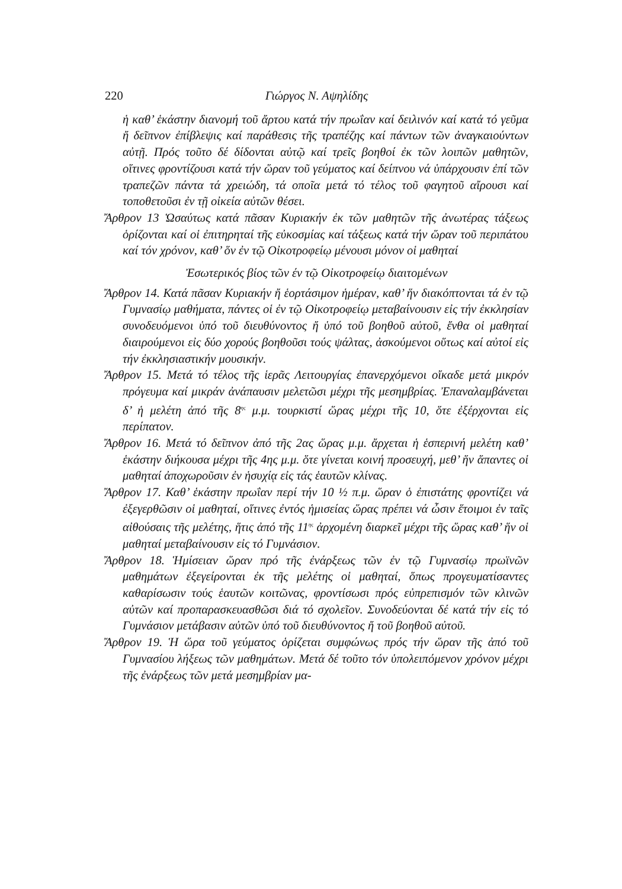220 Γιώργος Ν. Αψηλίδης
ἡ καθ’ ἑκάστην διανομή τοῦ ἄρτου κατά τήν πρωΐαν καί δειλινόν καί κατά τό γεῦμα ἤ δεῖπνον ἐπίβλεψις καί παράθεσις τῆς τραπέζης καί πάντων τῶν ἀναγκαιούντων αὐτῇ. Πρός τοῦτο δέ δίδονται αὐτῷ καί τρεῖς βοηθοί ἐκ τῶν λοιπῶν μαθητῶν, οἵτινες φροντίζουσι κατά τήν ὥραν τοῦ γεύματος καί δείπνου νά ὑπάρχουσιν ἐπί τῶν τραπεζῶν πάντα τά χρειώδη, τά οποῖα μετά τό τέλος τοῦ φαγητοῦ αἴρουσι καί τοποθετοῦσι ἐν τῇ οἰκεία αὐτῶν θέσει.
Ἄρθρον 13 Ὡσαύτως κατά πᾶσαν Κυριακήν ἐκ τῶν μαθητῶν τῆς ἀνωτέρας τάξεως ὁρίζονται καί οἱ ἐπιτηρηταί τῆς εὐκοσμίας καί τάξεως κατά τήν ὥραν τοῦ περιπάτου καί τόν χρόνον, καθ’ ὅν ἐν τῷ Οἰκοτροφείῳ μένουσι μόνον οἱ μαθηταί
Ἐσωτερικός βίος τῶν έν τῷ Οἰκοτροφείῳ διαιτομένων
Ἄρθρον 14. Κατά πᾶσαν Κυριακήν ἤ ἑορτάσιμον ἡμέραν, καθ’ ἥν διακόπτονται τά ἐν τῷ Γυμνασίῳ μαθήματα, πάντες οἱ ἐν τῷ Οἰκοτροφείῳ μεταβαίνουσιν εἰς τήν ἐκκλησίαν συνοδευόμενοι ὑπό τοῦ διευθύνοντος ἤ ὑπό τοῦ βοηθοῦ αὐτοῦ, ἔνθα οἱ μαθηταί διαιρούμενοι εἰς δύο χορούς βοηθοῦσι τούς ψάλτας, ἀσκούμενοι οὕτως καί αὐτοί εἰς τήν ἐκκλησιαστικήν μουσικήν.
Ἄρθρον 15. Μετά τό τέλος τῆς ἱερᾶς Λειτουργίας ἐπανερχόμενοι οἴκαδε μετά μικρόν πρόγευμα καί μικράν ἀνάπαυσιν μελετῶσι μέχρι τῆς μεσημβρίας. Ἐπαναλαμβάνεται δ’ ἡ μελέτη ἀπό τῆς 8<sup>ης</sup> μ.μ. τουρκιστί ὥρας μέχρι τῆς 10, ὅτε ἐξέρχονται εἰς περίπατον.
Ἄρθρον 16. Μετά τό δεῖπνον ἀπό τῆς 2ας ὥρας μ.μ. ἄρχεται ἡ ἑσπερινή μελέτη καθ’ ἑκάστην διήκουσα μέχρι τῆς 4ης μ.μ. ὅτε γίνεται κοινή προσευχή, μεθ’ ἥν ἅπαντες οἱ μαθηταί ἀποχωροῦσιν ἐν ἡσυχίᾳ εἰς τάς ἑαυτῶν κλίνας.
Ἄρθρον 17. Καθ’ ἑκάστην πρωΐαν περί τήν 10 ½ π.μ. ὥραν ὁ ἐπιστάτης φροντίζει νά ἐξεγερθῶσιν οἱ μαθηταί, οἵτινες ἐντός ἡμισείας ὥρας πρέπει νά ὦσιν ἕτοιμοι ἐν ταῖς αἰθούσαις τῆς μελέτης, ἥτις ἀπό τῆς 11<sup>ης</sup> ἀρχομένη διαρκεῖ μέχρι τῆς ὥρας καθ’ ἥν οἱ μαθηταί μεταβαίνουσιν εἰς τό Γυμνάσιον.
Ἄρθρον 18. Ἡμίσειαν ὥραν πρό τῆς ἐνάρξεως τῶν ἐν τῷ Γυμνασίῳ πρωϊνῶν μαθημάτων ἐξεγείρονται ἐκ τῆς μελέτης οἱ μαθηταί, ὅπως προγευματίσαντες καθαρίσωσιν τούς ἑαυτῶν κοιτῶνας, φροντίσωσι πρός εὐπρεπισμόν τῶν κλινῶν αὐτῶν καί προπαρασκευασθῶσι διά τό σχολεῖον. Συνοδεύονται δέ κατά τήν εἰς τό Γυμνάσιον μετάβασιν αὐτῶν ὑπό τοῦ διευθύνοντος ἤ τοῦ βοηθοῦ αὐτοῦ.
Ἄρθρον 19. Ἡ ὥρα τοῦ γεύματος ὁρίζεται συμφώνως πρός τήν ὥραν τῆς ἀπό τοῦ Γυμνασίου λήξεως τῶν μαθημάτων. Μετά δέ τοῦτο τόν ὑπολειπόμενον χρόνον μέχρι τῆς ἐνάρξεως τῶν μετά μεσημβρίαν μα-